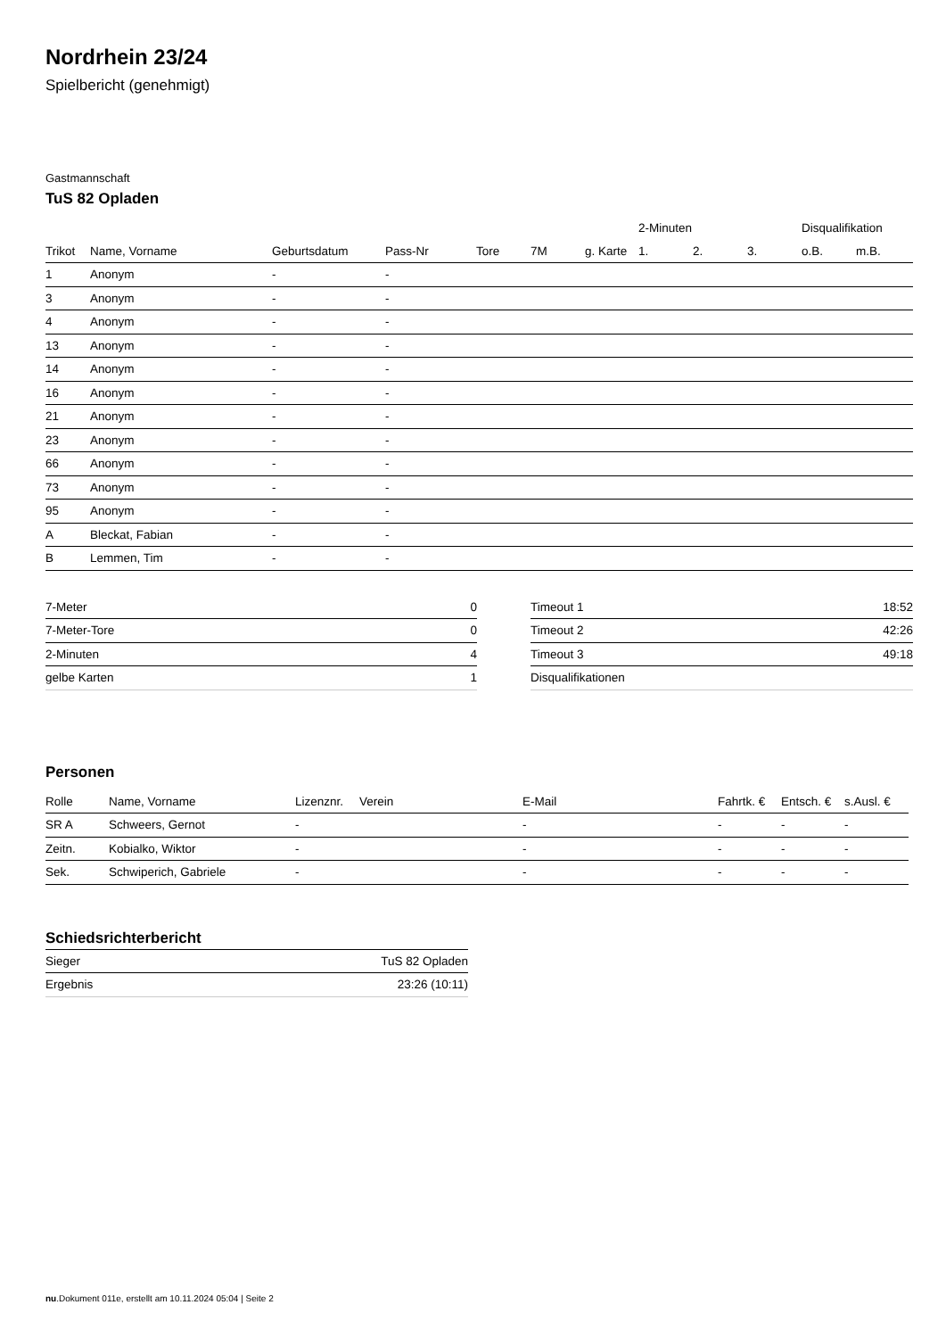Nordrhein 23/24
Spielbericht (genehmigt)
Gastmannschaft
TuS 82 Opladen
| | | | | | | | 2-Minuten | | | Disqualifikation | |
| --- | --- | --- | --- | --- | --- | --- | --- | --- | --- | --- | --- |
| Trikot | Name, Vorname | Geburtsdatum | Pass-Nr | Tore | 7M | g. Karte | 1. | 2. | 3. | o.B. | m.B. |
| 1 | Anonym | - | - | | | | | | | | |
| 3 | Anonym | - | - | | | | | | | | |
| 4 | Anonym | - | - | | | | | | | | |
| 13 | Anonym | - | - | | | | | | | | |
| 14 | Anonym | - | - | | | | | | | | |
| 16 | Anonym | - | - | | | | | | | | |
| 21 | Anonym | - | - | | | | | | | | |
| 23 | Anonym | - | - | | | | | | | | |
| 66 | Anonym | - | - | | | | | | | | |
| 73 | Anonym | - | - | | | | | | | | |
| 95 | Anonym | - | - | | | | | | | | |
| A | Bleckat, Fabian | - | - | | | | | | | | |
| B | Lemmen, Tim | - | - | | | | | | | | |
| 7-Meter | 0 |
| 7-Meter-Tore | 0 |
| 2-Minuten | 4 |
| gelbe Karten | 1 |
| Timeout 1 | 18:52 |
| Timeout 2 | 42:26 |
| Timeout 3 | 49:18 |
| Disqualifikationen | |
Personen
| Rolle | Name, Vorname | Lizenznr. | Verein | E-Mail | Fahrtk. € | Entsch. € | s.Ausl. € |
| --- | --- | --- | --- | --- | --- | --- | --- |
| SR A | Schweers, Gernot | - | | - | - | - | - |
| Zeitn. | Kobialko, Wiktor | - | | - | - | - | - |
| Sek. | Schwiperich, Gabriele | - | | - | - | - | - |
Schiedsrichterbericht
| Sieger | TuS 82 Opladen |
| Ergebnis | 23:26 (10:11) |
nu.Dokument 011e, erstellt am 10.11.2024 05:04 | Seite 2